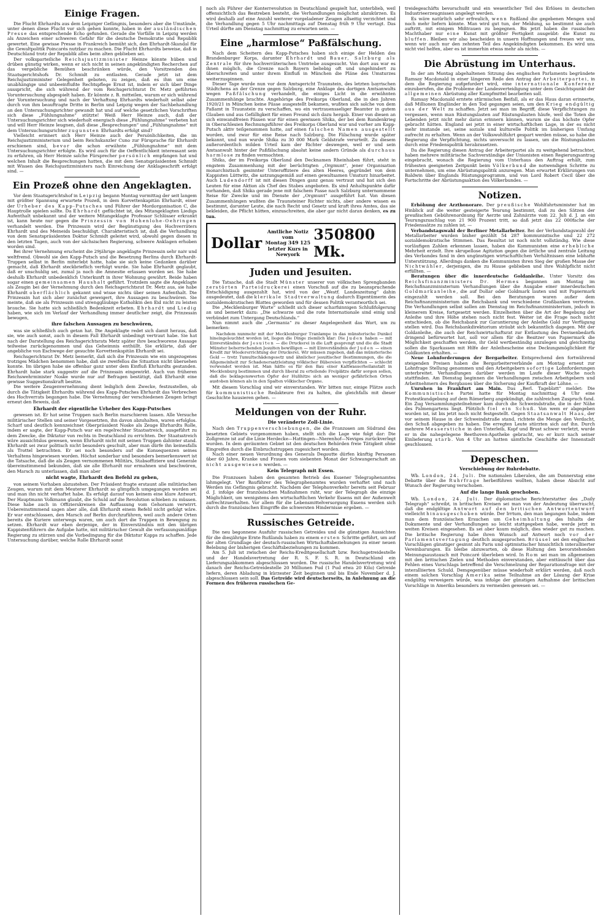Einige Fragen.
Die Flucht Ehrhardts aus dem Leipziger Gefängnis, besonders aber die Umstände, unter denen diese Flucht vor sich gehen konnte, haben in der ausländischen Presse das entsprechende Echo gefunden. Gerade die Vorfälle in Leipzig werden als Anzeichen einer schweren Gefahr für die deutsche Demokratie und Republik gewertet. Eine gewisse Presse in Frankreich bemüht sich, den Ehrhardt-Skandal für die Gewaltpolitik Poincarés nutzbar zu machen. Die Flucht Ehrhardts beweise, daß in Deutschland trotz der Republik alles beim alten geblieben sei.
Der volksparteiliche Reichsjustizminister Heinze könnte hüben und drüben günstig wirken, wenn er sich nicht in seinen angekündigten Recherchen auf das vergebliche Bemühen beschränken würde, den Vorsitzenden des Staatsgerichtshofs Dr. Schmidt zu entlasten. Gerade jetzt ist dem Reichsjustizminister Gelegenheit geboten, zu zeigen, daß es ihm um eine unabhängige und unbeeinflußte Rechtspflege Ernst ist, indem er sich über Dinge ausspricht, die sich während der vom Reichsgerichtsrat Dr. Metz geführten Voruntersuchung abgespielt haben. Er könnte z. B. mitteilen, warum er sich während der Voruntersuchung und nach der Verhaftung Ehrhardts wiederholt selbst oder durch von ihm beauftragte Dritte in Berlin und Leipzig wegen der Sachbehandlung an den Untersuchungsrichter gewandt hat und auf welche gesetzlichen Vorschriften sich diese „Fühlungnahme“ stützte! Weiß Herr Heinze auch, daß der Untersuchungsrichter sich wiederholt energisch diese „Fühlungnahme“ verbeten hat und will Herr Heinze leugnen, daß diese „Besprechungen“ und „Fühlungnahme“ mit dem Untersuchungsrichter zugunsten Ehrhardts erfolgt sind?
Vielleicht erinnert sich Herr Heinze auch der Persönlichkeiten, die im Reichsjustizministerium und beim Reichskanzler Cuno zur Fürsprache für Ehrhardt erschienen sind, bevor die schon erwähnte „Fühlungnahme“ mit dem Untersuchungsrichter erfolgte. Es wird auch für die Oeffentlichkeit interessant sein zu erfahren, ob Herr Heinze solche Fürsprecher persönlich empfangen hat und welchen Inhalt die Besprechungen hatten, die mit dem Senatspräsidenten Schmidt mit Wissen des Reichsjustizministers nach Einreichung der Anklageschrift erfolgt sind. —
Ein Prozeß ohne den Angeklagten.
Vor dem Staatsgerichtshof in Leipzig begann Montag vormittag der seit langem mit größter Spannung erwartete Prozeß, in dem Korvettenkapitän Ehrhardt, einer der Urheber des Kapp-Putsches und Führer der Mordorganisation C, die Hauptrolle spielen sollte. Da Ehrhardt geflüchtet ist, des Mitangeklagten Liedigs Aufenthalt unbekannt und der weitere Mitangeklagte Professor Schlösser erkrankt ist, kann heute nur gegen die Prinzessin von Hohenlohe-Oehringen verhandelt werden. Die Prinzessin wird der Begünstigung des Hochverräters Ehrhardt und des Meineids beschuldigt. Charakteristisch ist, daß die Verhandlung von dem Senatspräsidenten Doktor Schmidt geleitet wird, obwohl gegen diesen in den letzten Tagen, auch von der sächsischen Regierung, schwere Anklagen erhoben worden sind.
Bei ihrer Vernehmung erscheint die 29jährige angeklagte Prinzessin sehr naiv und weltfremd. Obwohl sie den Kapp-Putsch und die Besetzung Berlins durch Ehrhardt-Truppen selbst in Berlin miterlebt hatte, habe sie sich keine Gedanken darüber gemacht, daß Ehrhardt steckbrieflich verfolgt wurde. Sie habe Ehrhardt geglaubt, daß er unschuldig sei, zumal ja noch die Amnestie erlassen worden sei. Sie habe deshalb Ehrhardt unbedenklich Unterkunft in ihrer Wohnung gewährt. Beide haben sogar einen gemeinsamen Haushalt geführt. Trotzdem sagte die Angeklagte als Zeugin bei der Vernehmung durch den Reichsgerichtsrat Dr. Metz aus, sie habe Ehrhardt oberflächlich gekannt und wisse nichts über seinen Aufenthalt. Die Prinzessin hat sich aber zunächst geweigert, ihre Aussagen zu beschwören. Sie meinte, daß sie als Prinzessin und strenggläubige Katholikin den Eid nicht zu leisten brauche. Sie hatte sich schließlich Bedenkzeit erbeten. Ehrhardt und Liedig haben, wie sich im Verlauf der Verhandlung immer deutlicher zeigt, die Prinzessin bewogen,
ihre falschen Aussagen zu beschwören,
was sie schließlich auch getan hat. Die Angeklagte redet sich damit heraus, daß sie, wie auch sonst, auch in diesem Fall Ehrhardt unbedingt vertraut habe. Sie hat nach der Darstellung des Reichsgerichtsrats Metz später ihre beschworene Aussage teilweise zurückgenommen und das Geheimnis enthüllt. Sie erklärte, daß der angebliche von Eschwege der gesuchte Korvettenkapitän Ehrhardt sei.
Reichsgerichtsrat Dr. Metz bemerkt, daß sich die Prinzessin wie ein ungezogenes trotziges Mädchen benommen habe, daß sie zweifellos die Situation nicht übersehen konnte. Im übrigen habe sie offenbar ganz unter dem Einfluß Ehrhardts gestanden. Ehrhardt habe stark suggestiv auf die Prinzessin eingewirkt. Auch von früheren Reichswehrminister Noske wurde nur auf Befragen bestätigt, daß Ehrhardt eine gewisse Suggestionskraft besitze.
Die weitere Zeugenvernehmung dient lediglich dem Zwecke, festzustellen, ob durch die Tätigkeit Ehrhardts während des Kapp-Putsches Ehrhardt das Verbrechen des Hochverrats begangen habe. Die Vernehmung der verschiedenen Zeugen bringt erneut den Beweis, daß
Ehrhardt der eigentliche Urheber des Kapp-Putsches
gewesen ist. Er hat seine Truppen nach Berlin marschieren lassen. Alle Versuche militärischer Stellen und seiner Vorgesetzten, ihn davon abzuhalten, waren erfolglos. Scharf und deutlich kennzeichnet Oberpräsident Noske als Zeuge Ehrhardts Rolle, indem er sagte, der Kapp-Putsch war ein regelrechter Staatsstreich, ausgeführt zu dem Zwecke, die Diktatur von rechts in Deutschland zu errichten. Der Staatsstreich wäre aussichtslos gewesen, wenn Ehrhardt nicht mit seinen Truppen dahinter stand. Ehrhardt sei zwar politisch nicht besonders geschult, aber man dürfe ihn keinesfalls als Trottel betrachten. Er sei noch besonders auf die Konsequenzen seines Verhaltens hingewiesen worden. Höchst sonderbar und besonders bemerkenswert ist die Tatsache, daß die als Zeugen vernommenen Militärs, Stabsoffiziere und Generale übereinstimmend bekunden, daß sie alle Ehrhardt nur ermahnen und beschwören, den Marsch zu unterlassen, daß man aber
nicht wagte, Ehrhardt den Befehl zu geben,
von seinem Vorhaben abzustehen. Der Präsident fragte erstaunt alle militärischen Zeugen, warum mit dem Meuterer Ehrhardt so glimpflich umgegangen worden sei und man ihn nicht verhaftet habe. Es erfolgt darauf von keinem eine klare Antwort. Der Hauptmann Volkmann glaubt, die Schuld auf die Revolution schieben zu müssen. Diese habe auch in Offizierskreisen die Auffassung vom Gehorsam verwirrt. Uebereinstimmend sagen aber alle, daß Ehrhardt einem Befehl nicht gefolgt wäre. Er war entschlossen, den Marsch auf Berlin durchzuführen, weil auch andere Orten bereits die Kuriere unterwegs waren, um auch dort die Truppen in Bewegung zu setzen. Ehrhardt war eben derjenige, der in Einverständnis mit den übrigen Kappistenführern die Aufgabe hatte, mit militärischer Gewalt die verfassungsmäßige Regierung zu stürzen und die Vorbedingung für die Diktatur Kapps zu schaffen. Jede Untersuchung darüber, welche Rolle Ehrhardt sonst
noch als Führer der Konterrevolution in Deutschland gespielt hat, unterblieb, weil offensichtlich das Bestreben besteht, die Verhandlungen möglichst abzukürzen. Es wird deshalb auf eine Anzahl weiterer vorgeladener Zeugen allseitig verzichtet und die Verhandlung gegen 5 Uhr nachmittags auf Dienstag früh 9 Uhr vertagt. Das Urteil dürfte am Dienstag nachmittag zu erwarten sein. —
Eine „harmlose“ Paßfälschung.
Nach dem Scheitern des Kapp-Putsches haben sich einige der Helden des Brandenburger Korps, darunter Ehrhardt und Bauer, Salzburg als Zentrale für ihre hochverräterischen Umtriebe ausgesucht. Von dort aus war es ihnen möglich, die Grenze nach Bayern beliebig oft und ungehindert zu überschreiten und unter ihrem Einfluß in München die Pläne des Umsturzes weiterzuspinnen.
Dieser Tage wurde nun vor dem Amtsgericht Traunstein, des letzten bayrischen Städtchens an der Grenze gegen Salzburg, eine Anklage des dortigen Amtsanwalts wegen Paßfälschung verhandelt, die einiges Licht in die erwähnten Zusammenhänge brachte. Angehörige des Freikorps Oberland, die in den Jahren 1920/21 in München keine Pässe ausgestellt bekamen, wußten sich solche von dem Paßamt in Traunstein zu verschaffen, wo ein vertrauensseliger Beamter in gutem Glauben und aus Gefälligkeit für einen Freund sich dazu hergab. Einer von diesen an sich einwandfreien Pässen war für einen gewissen Shika, der bei dem Bandenkrieg in Oberschlesien Rechnungsführer des Freikorps Oberland war und vorher am Kapp-Putsch aktiv teilgenommen hatte, auf einen falschen Namen ausgestellt worden, und zwar für eine Reise nach Salzburg. Die Fälschung wurde später bekannt, und nun wurde Shika zu 30 000 Mark Geldstrafe verurteilt. Zu diesem außerordentlich milden Urteil kam der Richter deswegen, weil er und sein Amtsanwalt hinter der Paßfälschung absolut keine andern Gründe als durchaus harmlose zu finden vermochten.
Shika, der im Freikorps Oberland den Decknamen Rheinhaben führt, steht in engstem Zusammenhang mit der berüchtigten „Orgmunt“, jener Organisation monarchistisch gesinnter Unteroffiziere des alten Heeres, gegründet von dem Kappisten Lüttwitz, die satzungsgemäß auf einen gewaltsamen Umsturz hinarbeitet. Auch Ludendorff ist mit diesen Dingen ganz genau vertraut und hat sich den Leuten für eine Aktion als Chef des Stabes angeboten. Es sind Anhaltspunkte dafür vorhanden, daß Shika gerade jene mit falschem Passe nach Salzburg unternommene Reise für Zwecke und im Dienste der „Orgmunt“ ausgeführt hat. Von diesen Zusammenhängen wußten die Traunsteiner Richter nichts, aber andere wissen es bestimmt, darunter Leute, die nach Recht und Gesetz und kraft ihres Amtes, das sie bekleiden, die Pflicht hätten, einzuschreiten, die aber gar nicht daran denken, es zu tun.
Dollar Amtliche Notiz vom
Montag 349 125
letzter Kurs in Newyork 350800 Mk.
Juden und Jesuiten.
Die Tatsache, daß die Stadt Münster unserer von völkischen Sprengbanden zerstörten Parteidruckerei einen Vorschuß auf die zu beanspruchende Entschädigung ausgezahlt hat, wird von der „Westf. Landeszeitung“ dahin ausgedeutet, daß die klerikale Stadtverwaltung dadurch Eigentümerin des sozialdemokratischen Blattes geworden und für dessen Politik verantwortlich sei.
Die „Mecklenburger Warte“ schließt sich dieser scharfsinnigen Schlußfolgerung an und bemerkt dazu: „Die schwarze und die rote Internationale sind einig und verbündet zum Untergang Deutschlands.“
Nun nimmt auch die „Germania“ zu dieser Angelegenheit das Wort, um zu bemerken:
Nachdem nunmehr mit der Mecklenburger Tranlampe in das münsterische Dunkel hineingeleuchtet worden ist, liegen die Dinge ziemlich klar: Die Juden haben — mit Einverständnis der Jesuiten — die Druckerei in die Luft gesprengt und die die Stadt Münster beherrschenden Jesuiten bewilligen — mit Einverständnis der Juden — einen Kredit zur Wiedererrichtung der Druckerei. Wir müssen zugeben, daß das münsterische Geld — trotz Tumultschädengesetz und ähnlicher jesuitischer Bestimmungen, die die Allgemeinheit zur Schadenersatzleistung völkischer Bübereien verpflichten — schlecht verwendet worden ist. Man hätte es für den Bau einer Kaltwasserheilanstalt in Mecklenburg bestimmen und durch liberal zu erteilende Freiplätze dafür sorgen sollen, daß die beklagenswerten Opfer der Hulihitze sich an weniger gefährlichen Orten austoben können als in den Spalten völkischer Organe.
Mit diesem Vorschlag sind wir einverstanden. Wir bitten nur, einige Plätze auch für kommunistische Redakteure frei zu halten, die gleichfalls mit dieser Geschichte hausieren gehen. —
Meldungen von der Ruhr.
Die veränderte Zoll-Linie.
Nach den Truppenverschiebungen, die die Franzosen am Südrand des besetzten Gebiets vorgenommen haben, stellt sich die Lage wie folgt dar: Die Zollgrenze ist auf die Linie Herdecke—Hattingen—Nierenhof—Neviges zurückverlegt worden. In dem geräumten Gebiet ist den deutschen Behörden freie Tätigkeit ohne Eingreifen durch die Einbruchstruppen zugesichert worden.
Nach einer neuen Verordnung des Generals Degoutte dürfen künftig Personen über 60 Jahre, Kranke und Frauen vom siebenten Monat der Schwangerschaft an nicht ausgewiesen werden. —
Kein Telegraph mit Essen.
Die Franzosen haben den gesamten Betrieb des Essener Telegraphenamtes lahmgelegt. Vier Bauführer des Telegraphenamtes wurden verhaftet und nach Werden ins Gefängnis gebracht. Nachdem der Telephonverkehr bereits seit Februar d. J. infolge der französischen Maßnahmen ruht, war der Telegraph die einzige Möglichkeit, um wenigstens den wirtschaftlichen Verkehr Essens mit der Außenwelt aufrechtzuerhalten. Vor allem für die Lebensmittelversorgung Essens werden sich durch die französischen Eingriffe die schwersten Hindernisse ergeben. —
Russisches Getreide.
Die neu begonnene Ausfuhr russischen Getreides und die günstigen Aussichten für die diesjährige Ernte Rußlands haben zu einem ersten Schritte geführt, um auf der alten Grundlage der deutsch-russischen Wirtschaftsbeziehungen zu einer neuen Belebung der bisherigen Geschäftsbeziehungen zu kommen.
Am 5. Juli ist zwischen der Reichs-Kreditgesellschaft bzw. Reichsgetreidestelle und der Handelsvertretung der R. S. F. S. R. in Deutschland ein Lieferungsabkommen abgeschlossen worden. Die russische Handelsvertretung wird danach der Reichs-Getreidestelle 20 Millionen Pud (1 Pud etwa 20 Kilo) Getreide liefern, deren Abladung in kürzester Zeit beginnen und bis Ende November d. J. abgeschlossen sein soll. Das Getreide wird deutscherseits, in Anlehnung an die Formen des früheren russischen Ge-
treidegeschäfts bevorschußt und ein wesentlicher Teil des Erlöses in deutschen Industrieerzeugnissen angelegt werden.
Es wäre natürlich sehr erfreulich, wenn Rußland die gegebenen Mengen und noch mehr liefern könnte. Man wird gut tun, der Meldung, so bestimmt sie auch auftritt, mit einigem Mißtrauen zu begegnen. Bis jetzt haben die russischen Machthaber nur eine Kunst mit größter Fertigkeit ausgeübt: die Kunst zu bluffen. Bleiben wir also bescheiden in unsern Hoffnungen und freuen wir uns, wenn wir auch nur den zehnten Teil des Angekündigten bekommen. Es wird uns nicht viel helfen, aber es ist immerhin etwas mehr als nichts. —
Die Abrüstung im Unterhaus.
In der am Montag abgehaltenen Sitzung des englischen Parlaments begründete Ramsay Macdonald in einer längeren Rede den Antrag der Arbeiterpartei, in dem die Regierung aufgefordert wird, eine internationale Konferenz einzuberufen, die die Probleme der Landesverteidigung unter dem Gesichtspunkt der allgemeinen Abrüstung aller Kampfmittel bearbeiten soll.
Ramsay Macdonald erntete stürmischen Beifall, als er das Haus daran erinnerte, daß Millionen Engländer in den Tod gegangen seien, um den Krieg endgültig aus der Welt zu schaffen. Jetzt sei man im Begriff, diese Verpflichtungen zu vergessen, wenn man Rüstungslasten auf Rüstungslasten häufe, weil die Toten die Lebenden jetzt nicht mehr daran erinnern können, warum sie das höchste Opfer gebracht hätten. England sei jetzt in einer wirtschaftlichen Lage, in der es nicht mehr imstande sei, seine soziale und kulturelle Politik im bisherigen Umfang aufrecht zu erhalten. Wenn an der Volkswohlfahrt gespart werden müsse, so habe die Regierung die Verpflichtung, nichts unversucht zu lassen, um die Rüstungslasten durch eine Friedenspolitik herabzusetzen.
Da die Regierung diesen Antrag der Arbeiterpartei als zu weitgehend betrachtet, haben mehrere militärische Sachverständige der Unionisten einen Regierungsantrag eingebracht, wonach die Regierung vom Unterhaus den Auftrag erhält, zum frühesten geeigneten Zeitpunkt beim Völkerbund die notwendigen Schritte zu unternehmen, um eine Abrüstungspolitik anzuregen. Man erwartet Erklärungen von Baldwin über Englands Rüstungsprogramm, und von Lord Robert Cecil über die Fortschritte der Abrüstungsaktion des Völkerbundes. —
Notizen.
Erhöhung der Arzthonorare. Der preußische Wohlfahrtsminister hat im Hinblick auf die weiter gesteigerte Teurung bestimmt, daß zu den Sätzen der preußischen Gebührenordnung für Aerzte und Zahnärzte vom 22. Juli d. J. an ein Teurungszuschlag von 21 900 Prozent tritt, so daß jetzt das 22 000fache der Friedenssätze zu zahlen ist. —
Verbandstagswahl der Berliner Metallarbeiter. Bei der Verbandstagswahl der Metallarbeiter wurden bisher gezählt 54 287 kommunistische und 22 272 sozialdemokratische Stimmen. Das Resultat ist noch nicht vollständig. Wie diese vorläufigen Zahlen erkennen lassen, haben die Kommunisten eine erhebliche Mehrheit erzielt. Ihre skrupellose Agitation gegen die örtliche und zentrale Leitung des Verbandes fand in den ungünstigen wirtschaftlichen Verhältnissen eine lebhafte Unterstützung. Allerdings danken die Kommunisten ihren Sieg der großen Masse der Nichtwähler, derjenigen, die zu Hause geblieben und ihre Wahlpflicht nicht erfüllten. —
Beratungen über die innerdeutsche Goldanleihe. Unter Vorsitz des Reichsfinanzministers Dr. Hermes begannen am Montag im Reichsfinanzministerium Verhandlungen über die Ausgabe einer innerdeutschen Goldmarkanleihe, die auf Dollar oder Goldmark lauten und mit Papiermark eingezahlt werden soll. Bei den Beratungen waren außer dem Reichsfinanzministerium die Reichsbank und verschiedene Großbanken vertreten. Die Verhandlungen selbst sollen am Dienstag im Reichsfinanzministerium, jedoch in kleinerem Kreise, fortgesetzt werden. Einzelheiten über die Art der Begebung der Anleihe und ihre Höhe stehen noch nicht fest. Weiter ist die Frage noch nicht entschieden, ob die Reichsbank zur Garantierung der Anleihe Gold zur Verfügung stellen wird. Das Reichsbankdirektorium sträubt sich bekanntlich dagegen. Mit der Goldanleihe, die auch der Reichswirtschaftsrat zur Entlastung des Devisenbedarfs dringend befürwortet hat, soll vor allem für die Besitzer von Papiermark die Möglichkeit geschaffen werden, ihr Geld wertbeständig anzulegen und gleichzeitig sollen die Sparkassen mit Hilfe der Anleihescheine eine Deckungsmöglichkeit für Goldkonten erhalten. —
Neue Lohnforderungen der Bergarbeiter. Entsprechend den fortwährend steigenden Preisen haben die Bergarbeiterverbände am Montag erneut zur Lohnfrage Stellung genommen und den Arbeitgebern sofortige Lohnforderungen unterbreitet. Verhandlungen darüber werden im Laufe dieser Woche noch stattfinden. Am Dienstag beginnen die Verhandlungen zwischen Arbeitgebern und Arbeitnehmern des Bergbaues über die Sicherung der Kaufkraft der Löhne. —
Unruhen in Frankfurt am Main. Das „Berl. Tageblatt“ meldet: Die Kommunistische Partei hatte für Montag nachmittag 4 Uhr eine Protestkundgebung auf dem Römerberg angekündigt, die zahlreichen Zuspruch fand. Ein Zug Versammlungsteilnehmer kam durch die Schweindstraße, die in der Nähe des Palmengartens liegt. Plötzlich fiel ein Schuß. Von wem er abgegeben worden ist, ist bis jetzt noch nicht festgestellt. Gegen Staatsanwalt Haas, der vor seinem Hause in der Schweindstraße stand, richtete die Menge den Verdacht, den Schuß abgegeben zu haben. Die erregten Leute stürzten sich auf ihn. Durch mehrere Messerstiche in den Unterleib, Kopf und Brust schwer verletzt, wurde er in die nahegelegene Beethoven-Apotheke gebracht, wo er kurz nach seiner Einlieferung starb. Von 4 Uhr an hatten sämtliche Geschäfte der Innenstadt geschlossen.
Depeschen.
Verschiebung der Ruhrdebatte.
Wb. London, 24. Juli. Die nationalen Liberalen, die am Donnerstag eine Debatte über die Ruhrfrage herbeiführen wollten, haben diese Absicht auf Wunsch der Regierung verschoben.
Auf die lange Bank geschoben.
Wb. London, 24. Juli. Der diplomatische Berichterstatter des „Daily Telegraph“ schreibt, in britischen Kreisen sei man von der Andeutung überrascht, daß die endgültige Antwort auf den britischen Antwortentwurf vielleicht hinausgeschoben würde. Der Irrtum, den man begangen habe, indem man dem französischen Ersuchen um Geheimhaltung des Inhalts der Dokumente und der Verhandlungen so leicht stattgegeben habe, werde jetzt in weiten Kreisen eingesehen. Es sei aber kaum möglich, dies wieder gut zu machen. Die britische Regierung habe ihren Wunsch auf Antwort noch vor der Parlamentsvertagung deutlich ausgesprochen. Brüssel sei den englischen Vorschlägen günstiger gesinnt als Paris und optimistischer hinsichtlich interalliierter Vereinbarungen. Es bleibe abzuwarten, ob diese Haltung den bevorstehenden Meinungsaustausch mit Poincaré überleben wird. In Rom sei man im allgemeinen mit den britischen Zielen und Methoden einverstanden, aber enttäuscht über das Fehlen eines Vorschlags betreffend die Verschmelzung der Reparationsfrage mit der interalliierten Schuld. Demgegenüber müsse wiederholt erklärt werden, daß noch einem solchen Vorschlag Amerika seine Teilnahme an der Lösung der Krise endgültig verweigern würde, was infolge der günstigen Aufnahme der britischen Vorschläge in Amerika besonders zu vermeiden gewesen sei. —